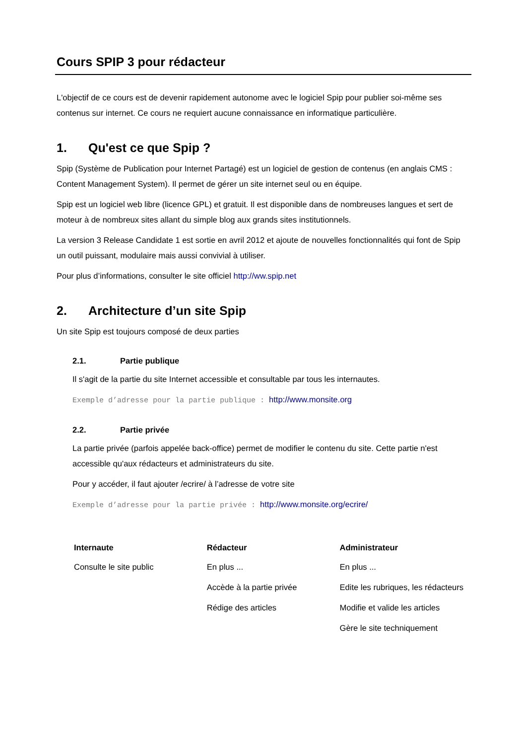Cours SPIP 3 pour rédacteur
L'objectif de ce cours est de devenir rapidement autonome avec le logiciel Spip pour publier soi-même ses contenus sur internet. Ce cours ne requiert aucune connaissance en informatique particulière.
1. Qu'est ce que Spip ?
Spip (Système de Publication pour Internet Partagé) est un logiciel de gestion de contenus (en anglais CMS : Content Management System). Il permet de gérer un site internet seul ou en équipe.
Spip est un logiciel web libre (licence GPL) et gratuit. Il est disponible dans de nombreuses langues et sert de moteur à de nombreux sites allant du simple blog aux grands sites institutionnels.
La version 3 Release Candidate 1 est sortie en avril 2012 et ajoute de nouvelles fonctionnalités qui font de Spip un outil puissant, modulaire mais aussi convivial à utiliser.
Pour plus d’informations, consulter le site officiel http://ww.spip.net
2. Architecture d’un site Spip
Un site Spip est toujours composé de deux parties
2.1. Partie publique
Il s'agit de la partie du site Internet accessible et consultable par tous les internautes.
Exemple d’adresse pour la partie publique : http://www.monsite.org
2.2. Partie privée
La partie privée (parfois appelée back-office) permet de modifier le contenu du site. Cette partie n'est accessible qu'aux rédacteurs et administrateurs du site.
Pour y accéder, il faut ajouter /ecrire/ à l’adresse de votre site
Exemple d’adresse pour la partie privée : http://www.monsite.org/ecrire/
| Internaute | Rédacteur | Administrateur |
| --- | --- | --- |
| Consulte le site public | En plus ... | En plus ... |
| | Accède à la partie privée | Edite les rubriques, les rédacteurs |
| | Rédige des articles | Modifie et valide les articles |
| | | Gère le site techniquement |